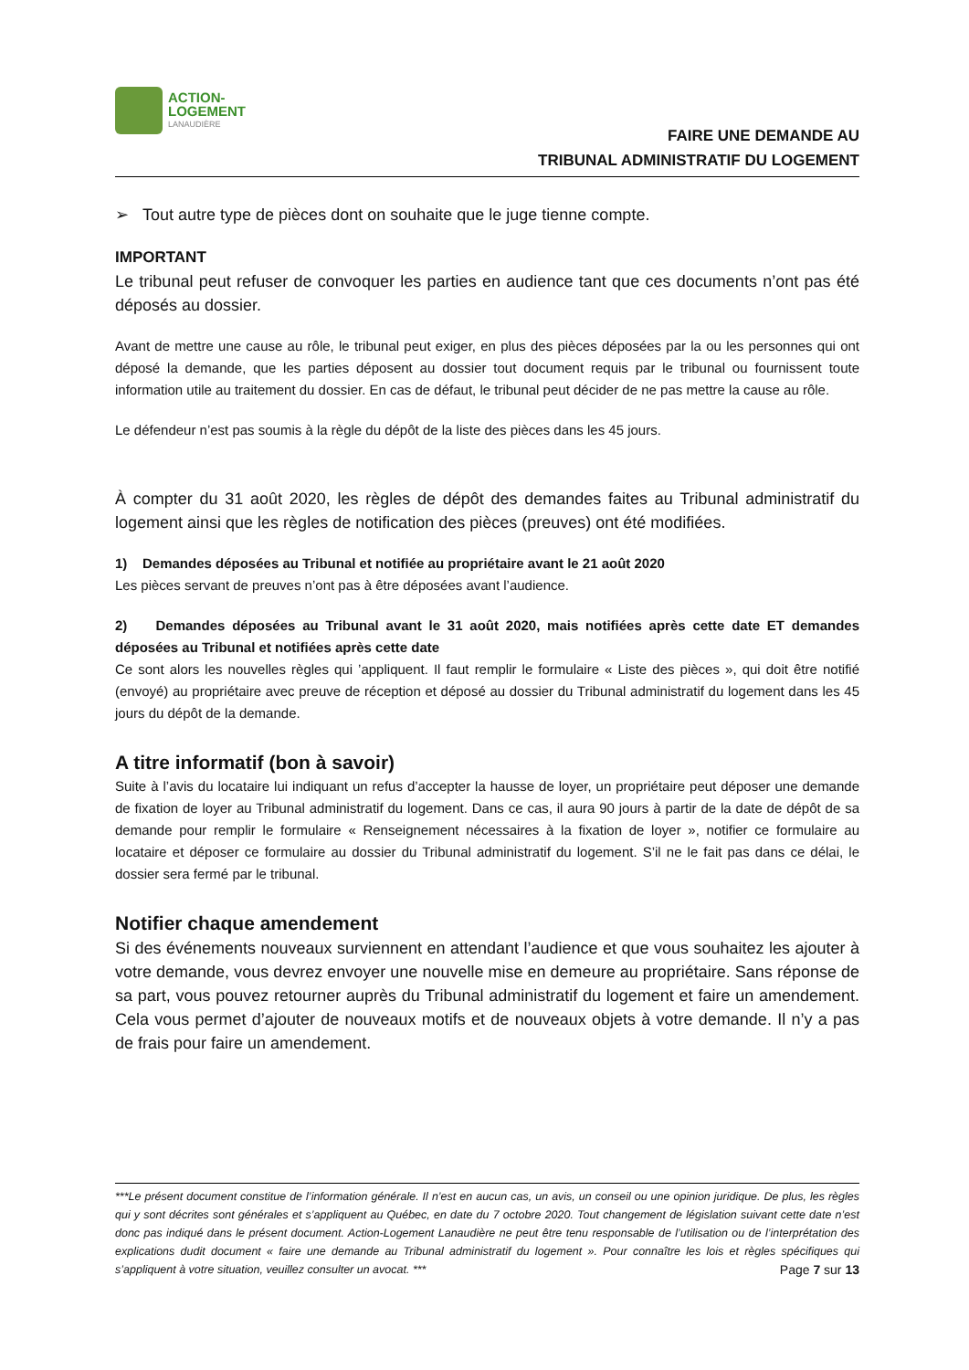ACTION-
LOGEMENT
LANAUDIÈRE
FAIRE UNE DEMANDE AU
TRIBUNAL ADMINISTRATIF DU LOGEMENT
➢ Tout autre type de pièces dont on souhaite que le juge tienne compte.
IMPORTANT
Le tribunal peut refuser de convoquer les parties en audience tant que ces documents n’ont pas été déposés au dossier.
Avant de mettre une cause au rôle, le tribunal peut exiger, en plus des pièces déposées par la ou les personnes qui ont déposé la demande, que les parties déposent au dossier tout document requis par le tribunal ou fournissent toute information utile au traitement du dossier. En cas de défaut, le tribunal peut décider de ne pas mettre la cause au rôle.
Le défendeur n’est pas soumis à la règle du dépôt de la liste des pièces dans les 45 jours.
À compter du 31 août 2020, les règles de dépôt des demandes faites au Tribunal administratif du logement ainsi que les règles de notification des pièces (preuves) ont été modifiées.
1) Demandes déposées au Tribunal et notifiée au propriétaire avant le 21 août 2020
Les pièces servant de preuves n’ont pas à être déposées avant l’audience.
2) Demandes déposées au Tribunal avant le 31 août 2020, mais notifiées après cette date ET demandes déposées au Tribunal et notifiées après cette date
Ce sont alors les nouvelles règles qui ’appliquent. Il faut remplir le formulaire « Liste des pièces », qui doit être notifié (envoyé) au propriétaire avec preuve de réception et déposé au dossier du Tribunal administratif du logement dans les 45 jours du dépôt de la demande.
A titre informatif (bon à savoir)
Suite à l’avis du locataire lui indiquant un refus d’accepter la hausse de loyer, un propriétaire peut déposer une demande de fixation de loyer au Tribunal administratif du logement. Dans ce cas, il aura 90 jours à partir de la date de dépôt de sa demande pour remplir le formulaire « Renseignement nécessaires à la fixation de loyer », notifier ce formulaire au locataire et déposer ce formulaire au dossier du Tribunal administratif du logement. S’il ne le fait pas dans ce délai, le dossier sera fermé par le tribunal.
Notifier chaque amendement
Si des événements nouveaux surviennent en attendant l’audience et que vous souhaitez les ajouter à votre demande, vous devrez envoyer une nouvelle mise en demeure au propriétaire. Sans réponse de sa part, vous pouvez retourner auprès du Tribunal administratif du logement et faire un amendement. Cela vous permet d’ajouter de nouveaux motifs et de nouveaux objets à votre demande. Il n’y a pas de frais pour faire un amendement.
***Le présent document constitue de l’information générale. Il n’est en aucun cas, un avis, un conseil ou une opinion juridique. De plus, les règles qui y sont décrites sont générales et s’appliquent au Québec, en date du 7 octobre 2020. Tout changement de législation suivant cette date n’est donc pas indiqué dans le présent document. Action-Logement Lanaudière ne peut être tenu responsable de l’utilisation ou de l’interprétation des explications dudit document « faire une demande au Tribunal administratif du logement ». Pour connaître les lois et règles spécifiques qui s’appliquent à votre situation, veuillez consulter un avocat. *** Page 7 sur 13